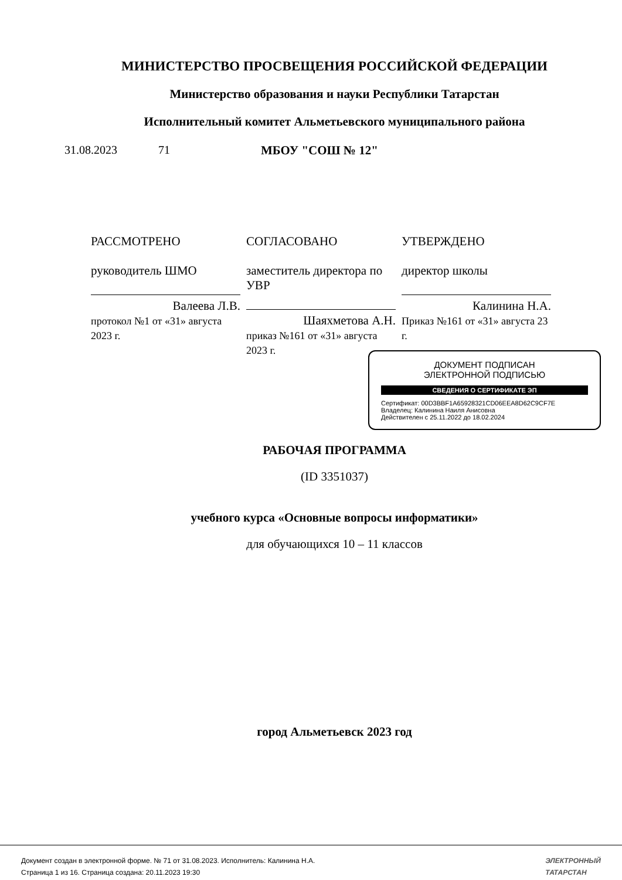МИНИСТЕРСТВО ПРОСВЕЩЕНИЯ РОССИЙСКОЙ ФЕДЕРАЦИИ
Министерство образования и науки Республики Татарстан
Исполнительный комитет Альметьевского муниципального района
31.08.2023 71 МБОУ "СОШ № 12"
| РАССМОТРЕНО руководитель ШМО Валеева Л.В. протокол №1 от «31» августа 2023 г. | СОГЛАСОВАНО заместитель директора по УВР Шаяхметова А.Н. приказ №161 от «31» августа 2023 г. | УТВЕРЖДЕНО директор школы Калинина Н.А. Приказ №161 от «31» августа 23 г. |
ДОКУМЕНТ ПОДПИСАН
ЭЛЕКТРОННОЙ ПОДПИСЬЮ
СВЕДЕНИЯ О СЕРТИФИКАТЕ ЭП
Сертификат: 00D3BBF1A65928321CD06EEA8D62C9CF7E
Владелец: Калинина Наиля Анисовна
Действителен с 25.11.2022 до 18.02.2024
РАБОЧАЯ ПРОГРАММА
(ID 3351037)
учебного курса «Основные вопросы информатики»
для обучающихся 10 – 11 классов
город Альметьевск 2023 год
Документ создан в электронной форме. № 71 от 31.08.2023. Исполнитель: Калинина Н.А.
Страница 1 из 16. Страница создана: 20.11.2023 19:30
ЭЛЕКТРОННЫЙ
ТАТАРСТАН